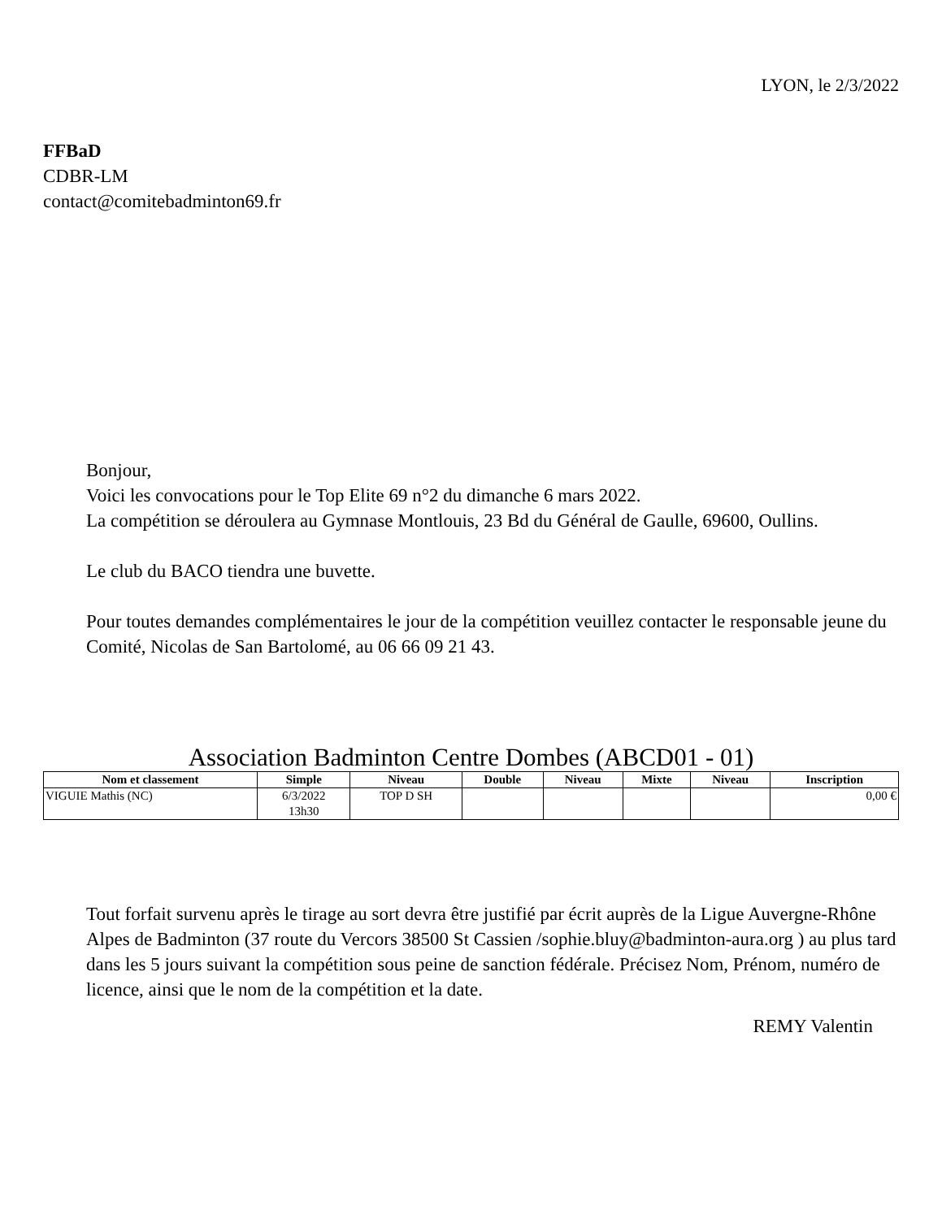LYON, le 2/3/2022
FFBaD
CDBR-LM
contact@comitebadminton69.fr
Bonjour,
Voici les convocations pour le Top Elite 69 n°2 du dimanche 6 mars 2022.
La compétition se déroulera au Gymnase Montlouis, 23 Bd du Général de Gaulle, 69600, Oullins.
Le club du BACO tiendra une buvette.
Pour toutes demandes complémentaires le jour de la compétition veuillez contacter le responsable jeune du Comité, Nicolas de San Bartolomé, au 06 66 09 21 43.
Association Badminton Centre Dombes (ABCD01 - 01)
| Nom et classement | Simple | Niveau | Double | Niveau | Mixte | Niveau | Inscription |
| --- | --- | --- | --- | --- | --- | --- | --- |
| VIGUIE Mathis (NC) | 6/3/2022 13h30 | TOP D SH | | | | | 0,00 € |
Tout forfait survenu après le tirage au sort devra être justifié par écrit auprès de la Ligue Auvergne-Rhône Alpes de Badminton (37 route du Vercors 38500 St Cassien /sophie.bluy@badminton-aura.org ) au plus tard dans les 5 jours suivant la compétition sous peine de sanction fédérale. Précisez Nom, Prénom, numéro de licence, ainsi que le nom de la compétition et la date.
REMY Valentin